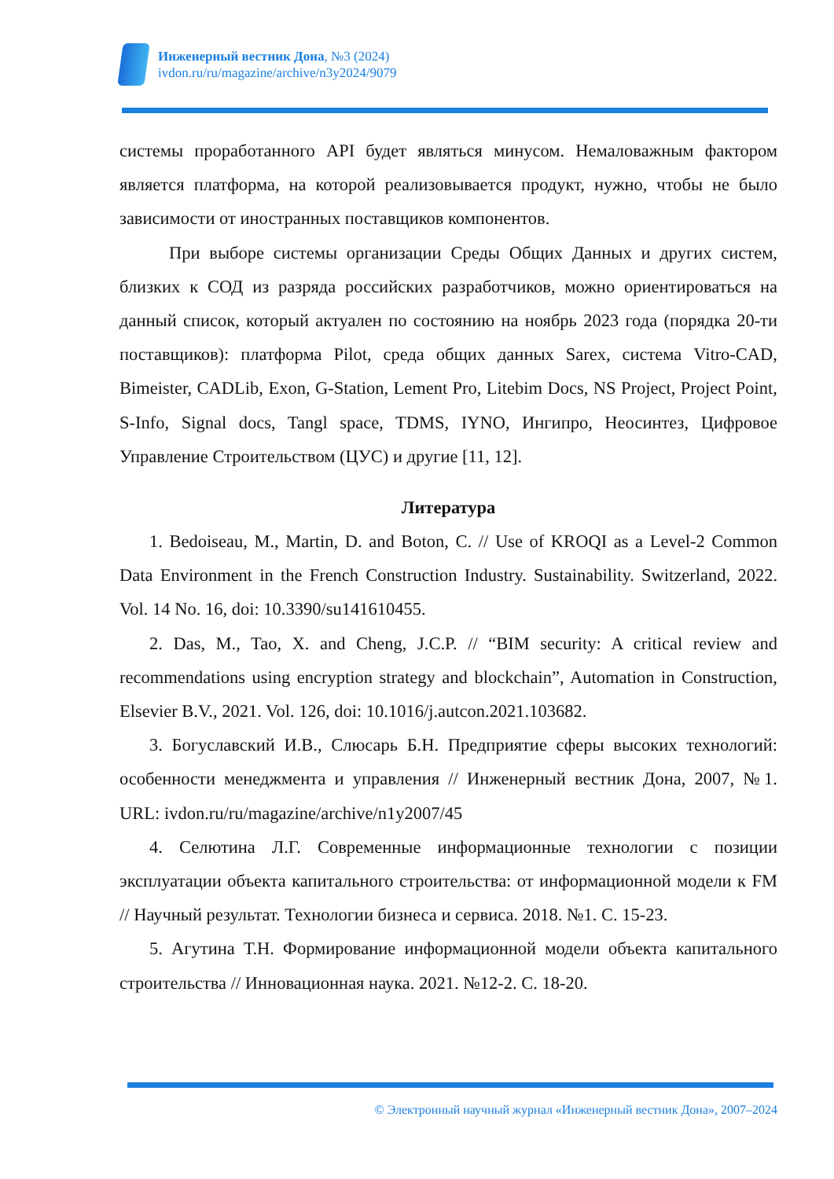Инженерный вестник Дона, №3 (2024)
ivdon.ru/ru/magazine/archive/n3y2024/9079
системы проработанного API будет являться минусом. Немаловажным фактором является платформа, на которой реализовывается продукт, нужно, чтобы не было зависимости от иностранных поставщиков компонентов.
При выборе системы организации Среды Общих Данных и других систем, близких к СОД из разряда российских разработчиков, можно ориентироваться на данный список, который актуален по состоянию на ноябрь 2023 года (порядка 20-ти поставщиков): платформа Pilot, среда общих данных Sarex, система Vitro-CAD, Bimeister, CADLib, Exon, G-Station, Lement Pro, Litebim Docs, NS Project, Project Point, S-Info, Signal docs, Tangl space, TDMS, IYNO, Ингипро, Неосинтез, Цифровое Управление Строительством (ЦУС) и другие [11, 12].
Литература
1. Bedoiseau, M., Martin, D. and Boton, C. // Use of KROQI as a Level-2 Common Data Environment in the French Construction Industry. Sustainability. Switzerland, 2022. Vol. 14 No. 16, doi: 10.3390/su141610455.
2. Das, M., Tao, X. and Cheng, J.C.P. // “BIM security: A critical review and recommendations using encryption strategy and blockchain”, Automation in Construction, Elsevier B.V., 2021. Vol. 126, doi: 10.1016/j.autcon.2021.103682.
3. Богуславский И.В., Слюсарь Б.Н. Предприятие сферы высоких технологий: особенности менеджмента и управления // Инженерный вестник Дона, 2007, №1. URL: ivdon.ru/ru/magazine/archive/n1y2007/45
4. Селютина Л.Г. Современные информационные технологии с позиции эксплуатации объекта капитального строительства: от информационной модели к FM // Научный результат. Технологии бизнеса и сервиса. 2018. №1. С. 15-23.
5. Агутина Т.Н. Формирование информационной модели объекта капитального строительства // Инновационная наука. 2021. №12-2. С. 18-20.
© Электронный научный журнал «Инженерный вестник Дона», 2007–2024